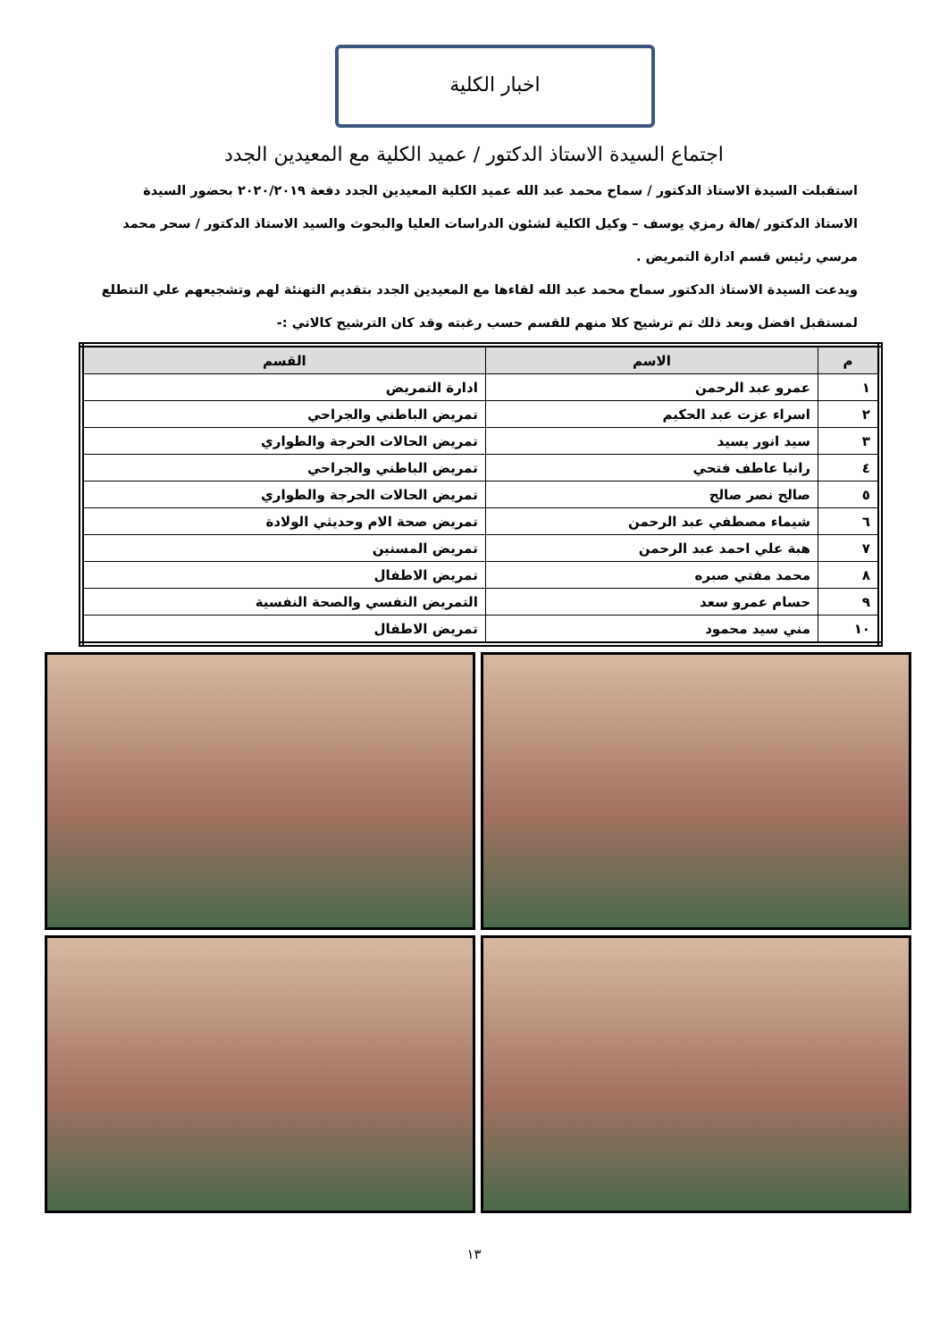اخبار الكلية
اجتماع السيدة الاستاذ الدكتور / عميد الكلية مع المعيدين الجدد
استقبلت السيدة الاستاذ الدكتور / سماح محمد عبد الله عميد الكلية المعيدين الجدد دفعة ٢٠٢٠/٢٠١٩ بحضور السيدة الاستاذ الدكتور /هالة رمزي يوسف – وكيل الكلية لشئون الدراسات العليا والبحوث والسيد الاستاذ الدكتور / سحر محمد مرسي رئيس قسم ادارة التمريض .
ويدعت السيدة الاستاذ الدكتور سماح محمد عبد الله لقاءها مع المعيدين الجدد بتقديم التهنئة لهم وتشجيعهم علي التتطلع لمستقبل افضل وبعد ذلك تم ترشيح كلا منهم للقسم حسب رغبته وقد كان الترشيح كالاتي :-
| م | الاسم | القسم |
| --- | --- | --- |
| ١ | عمرو عبد الرحمن | ادارة التمريض |
| ٢ | اسراء عزت عبد الحكيم | تمريض الباطني والجراحي |
| ٣ | سيد انور يسيد | تمريض الحالات الحرجة والطواري |
| ٤ | رانيا عاطف فتحي | تمريض الباطني والجراحي |
| ٥ | صالح نصر صالح | تمريض الحالات الحرجة والطواري |
| ٦ | شيماء مصطفي عبد الرحمن | تمريض صحة الام وحديثي الولادة |
| ٧ | هبة علي احمد عبد الرحمن | تمريض المسنين |
| ٨ | محمد مفتي صبره | تمريض الاطفال |
| ٩ | حسام عمرو سعد | التمريض النفسي والصحة النفسية |
| ١٠ | مني سيد محمود | تمريض الاطفال |
١٣